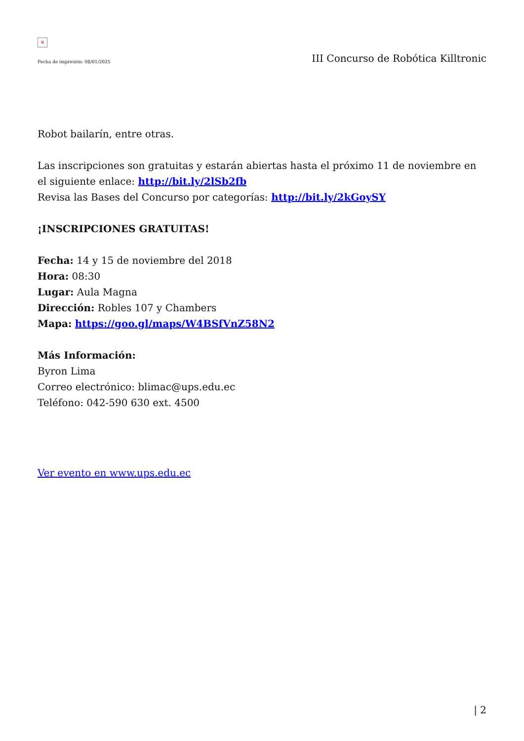×
Fecha de impresión: 08/01/2025 III Concurso de Robótica Killtronic
Robot bailarín, entre otras.
Las inscripciones son gratuitas y estarán abiertas hasta el próximo 11 de noviembre en el siguiente enlace: http://bit.ly/2lSb2fb
Revisa las Bases del Concurso por categorías: http://bit.ly/2kGoySY
¡INSCRIPCIONES GRATUITAS!
Fecha: 14 y 15 de noviembre del 2018
Hora: 08:30
Lugar: Aula Magna
Dirección: Robles 107 y Chambers
Mapa: https://goo.gl/maps/W4BSfVnZ58N2
Más Información:
Byron Lima
Correo electrónico: blimac@ups.edu.ec
Teléfono: 042-590 630 ext. 4500
Ver evento en www.ups.edu.ec
| 2